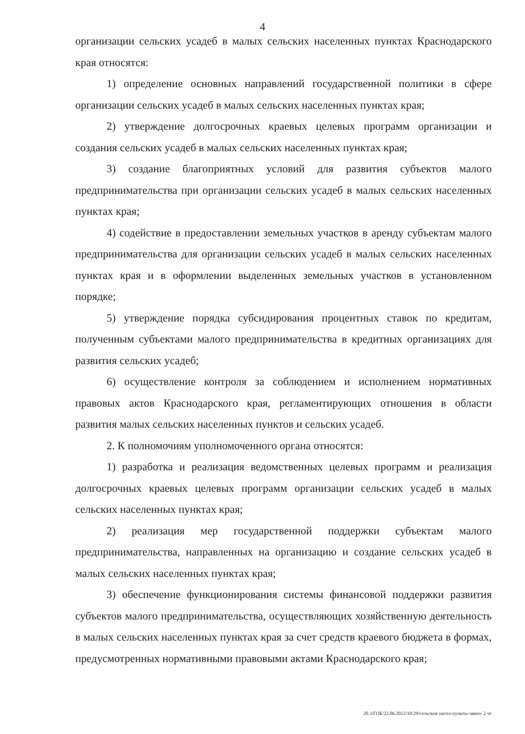4
организации сельских усадеб в малых сельских населенных пунктах Краснодарского края относятся:
1) определение основных направлений государственной политики в сфере организации сельских усадеб в малых сельских населенных пунктах края;
2) утверждение долгосрочных краевых целевых программ организации и создания сельских усадеб в малых сельских населенных пунктах края;
3) создание благоприятных условий для развития субъектов малого предпринимательства при организации сельских усадеб в малых сельских населенных пунктах края;
4) содействие в предоставлении земельных участков в аренду субъектам малого предпринимательства для организации сельских усадеб в малых сельских населенных пунктах края и в оформлении выделенных земельных участков в установленном порядке;
5) утверждение порядка субсидирования процентных ставок по кредитам, полученным субъектами малого предпринимательства в кредитных организациях для развития сельских усадеб;
6) осуществление контроля за соблюдением и исполнением нормативных правовых актов Краснодарского края, регламентирующих отношения в области развития малых сельских населенных пунктов и сельских усадеб.
2. К полномочиям уполномоченного органа относятся:
1) разработка и реализация ведомственных целевых программ и реализация долгосрочных краевых целевых программ организации сельских усадеб в малых сельских населенных пунктах края;
2) реализация мер государственной поддержки субъектам малого предпринимательства, направленных на организацию и создание сельских усадеб в малых сельских населенных пунктах края;
3) обеспечение функционирования системы финансовой поддержки развития субъектов малого предпринимательства, осуществляющих хозяйственную деятельность в малых сельских населенных пунктах края за счет средств краевого бюджета в формах, предусмотренных нормативными правовыми актами Краснодарского края;
20.3/ГОБ/22.06.2012/10:29/сельские насел-пункты-закон- 2 чт